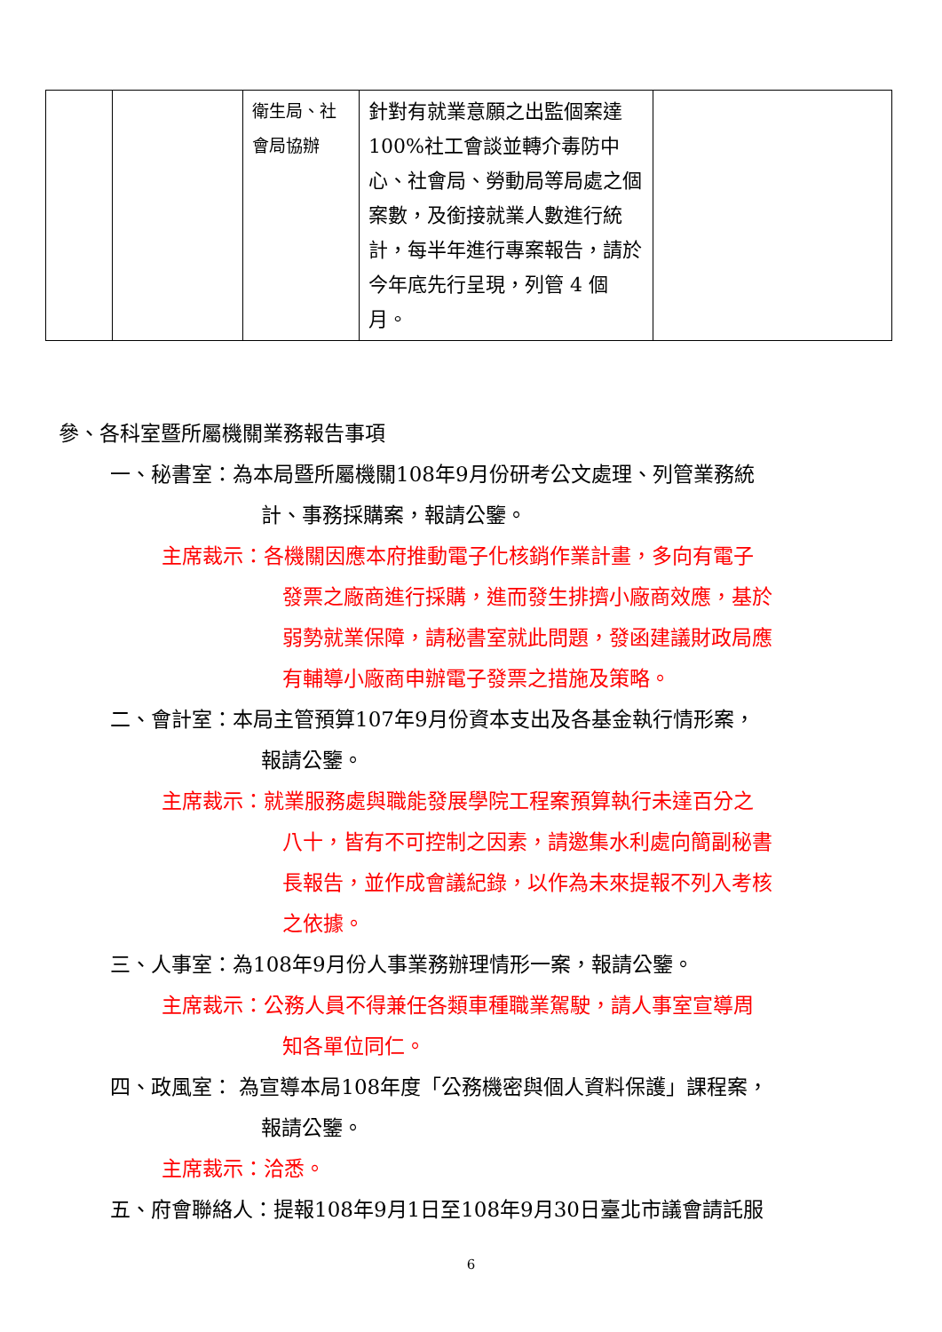| | | 衛生局、社會局協辦 | 針對有就業意願之出監個案達 100%社工會談並轉介毒防中心、社會局、勞動局等局處之個案數，及銜接就業人數進行統計，每半年進行專案報告，請於今年底先行呈現，列管 4 個月。 | |
參、各科室暨所屬機關業務報告事項
一、秘書室：為本局暨所屬機關108年9月份研考公文處理、列管業務統
計、事務採購案，報請公鑒。
主席裁示：各機關因應本府推動電子化核銷作業計畫，多向有電子
發票之廠商進行採購，進而發生排擠小廠商效應，基於
弱勢就業保障，請秘書室就此問題，發函建議財政局應
有輔導小廠商申辦電子發票之措施及策略。
二、會計室：本局主管預算107年9月份資本支出及各基金執行情形案，
報請公鑒。
主席裁示：就業服務處與職能發展學院工程案預算執行未達百分之
八十，皆有不可控制之因素，請邀集水利處向簡副秘書
長報告，並作成會議紀錄，以作為未來提報不列入考核
之依據。
三、人事室：為108年9月份人事業務辦理情形一案，報請公鑒。
主席裁示：公務人員不得兼任各類車種職業駕駛，請人事室宣導周
知各單位同仁。
四、政風室： 為宣導本局108年度「公務機密與個人資料保護」課程案，
報請公鑒。
主席裁示：洽悉。
五、府會聯絡人：提報108年9月1日至108年9月30日臺北市議會請託服
6